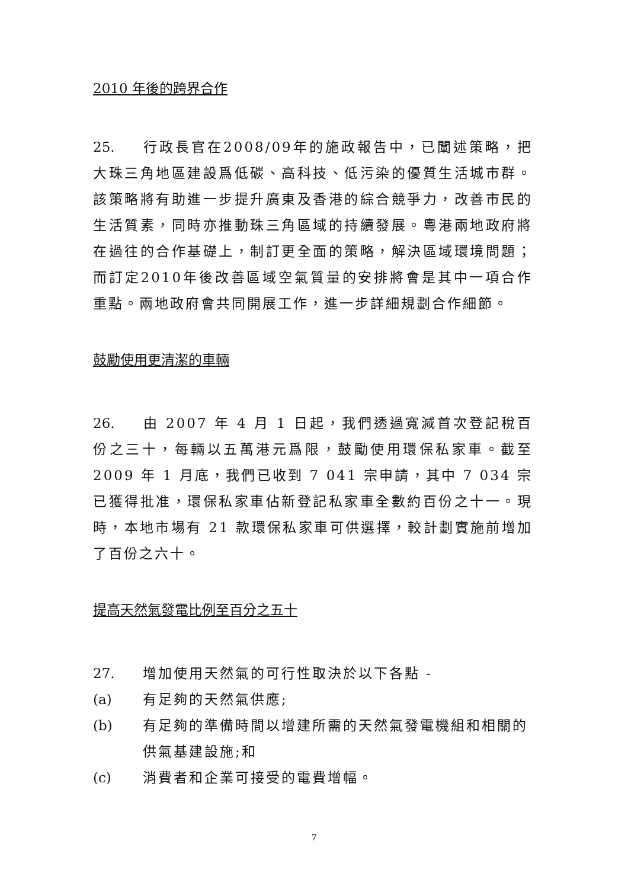2010 年後的跨界合作
25. 行政長官在2008/09年的施政報告中，已闡述策略，把大珠三角地區建設爲低碳、高科技、低污染的優質生活城市群。該策略將有助進一步提升廣東及香港的綜合競爭力，改善市民的生活質素，同時亦推動珠三角區域的持續發展。粵港兩地政府將在過往的合作基礎上，制訂更全面的策略，解決區域環境問題；而訂定2010年後改善區域空氣質量的安排將會是其中一項合作重點。兩地政府會共同開展工作，進一步詳細規劃合作細節。
鼓勵使用更清潔的車輛
26. 由 2007 年 4 月 1 日起，我們透過寬減首次登記稅百份之三十，每輛以五萬港元爲限，鼓勵使用環保私家車。截至 2009 年 1 月底，我們已收到 7 041 宗申請，其中 7 034 宗已獲得批准，環保私家車佔新登記私家車全數約百份之十一。現時，本地市場有 21 款環保私家車可供選擇，較計劃實施前增加了百份之六十。
提高天然氣發電比例至百分之五十
27. 增加使用天然氣的可行性取決於以下各點 -
(a) 有足夠的天然氣供應;
(b) 有足夠的準備時間以增建所需的天然氣發電機組和相關的供氣基建設施;和
(c) 消費者和企業可接受的電費增幅。
7